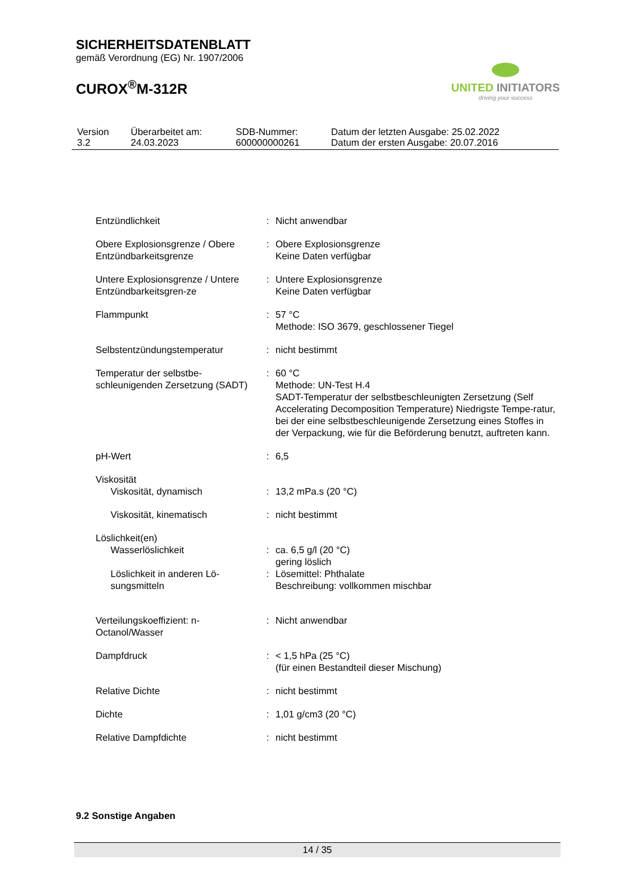SICHERHEITSDATENBLATT
gemäß Verordnung (EG) Nr. 1907/2006
CUROX<sup>®</sup>M-312R
UNITED INITIATORS
driving your success
| Version 3.2 | Überarbeitet am: 24.03.2023 | SDB-Nummer: 600000000261 | Datum der letzten Ausgabe: 25.02.2022 Datum der ersten Ausgabe: 20.07.2016 |
| Entzündlichkeit | : | Nicht anwendbar |
| Obere Explosionsgrenze / Obere Entzündbarkeitsgrenze | : | Obere Explosionsgrenze Keine Daten verfügbar |
| Untere Explosionsgrenze / Untere Entzündbarkeitsgren-ze | : | Untere Explosionsgrenze Keine Daten verfügbar |
| Flammpunkt | : | 57 °C Methode: ISO 3679, geschlossener Tiegel |
| Selbstentzündungstemperatur | : | nicht bestimmt |
| Temperatur der selbstbe-schleunigenden Zersetzung (SADT) | : | 60 °C Methode: UN-Test H.4 SADT-Temperatur der selbstbeschleunigten Zersetzung (Self Accelerating Decomposition Temperature) Niedrigste Tempe-ratur, bei der eine selbstbeschleunigende Zersetzung eines Stoffes in der Verpackung, wie für die Beförderung benutzt, auftreten kann. |
| pH-Wert | : | 6,5 |
| Viskosität | | |
| Viskosität, dynamisch | : | 13,2 mPa.s (20 °C) |
| Viskosität, kinematisch | : | nicht bestimmt |
| Löslichkeit(en) | | |
| Wasserlöslichkeit | : | ca. 6,5 g/l (20 °C) gering löslich |
| Löslichkeit in anderen Lö-sungsmitteln | : | Lösemittel: Phthalate Beschreibung: vollkommen mischbar |
| Verteilungskoeffizient: n-Octanol/Wasser | : | Nicht anwendbar |
| Dampfdruck | : | < 1,5 hPa (25 °C) (für einen Bestandteil dieser Mischung) |
| Relative Dichte | : | nicht bestimmt |
| Dichte | : | 1,01 g/cm3 (20 °C) |
| Relative Dampfdichte | : | nicht bestimmt |
9.2 Sonstige Angaben
14 / 35